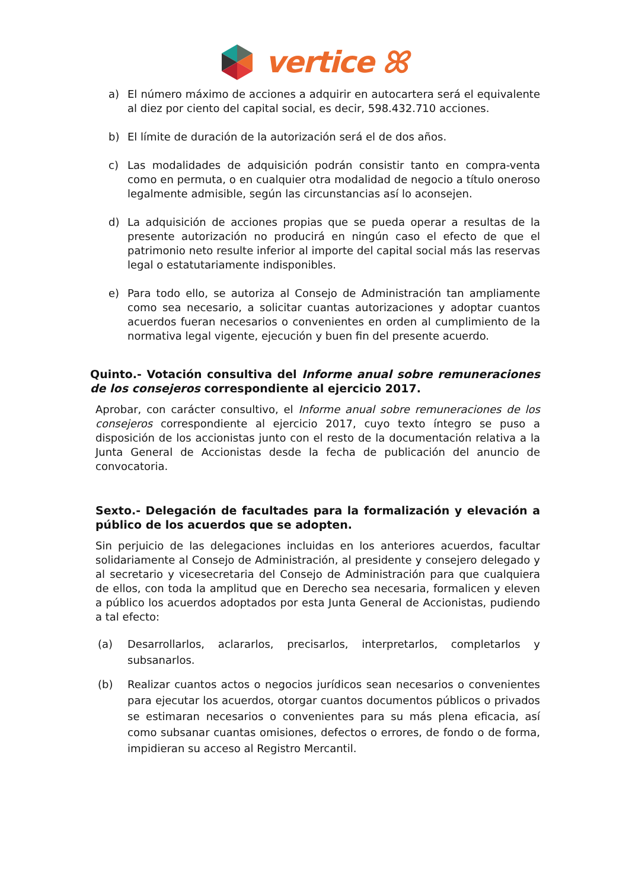vertice ꕤ
a) El número máximo de acciones a adquirir en autocartera será el equivalente al diez por ciento del capital social, es decir, 598.432.710 acciones.
b) El límite de duración de la autorización será el de dos años.
c) Las modalidades de adquisición podrán consistir tanto en compra-venta como en permuta, o en cualquier otra modalidad de negocio a título oneroso legalmente admisible, según las circunstancias así lo aconsejen.
d) La adquisición de acciones propias que se pueda operar a resultas de la presente autorización no producirá en ningún caso el efecto de que el patrimonio neto resulte inferior al importe del capital social más las reservas legal o estatutariamente indisponibles.
e) Para todo ello, se autoriza al Consejo de Administración tan ampliamente como sea necesario, a solicitar cuantas autorizaciones y adoptar cuantos acuerdos fueran necesarios o convenientes en orden al cumplimiento de la normativa legal vigente, ejecución y buen fin del presente acuerdo.
Quinto.- Votación consultiva del Informe anual sobre remuneraciones de los consejeros correspondiente al ejercicio 2017.
Aprobar, con carácter consultivo, el Informe anual sobre remuneraciones de los consejeros correspondiente al ejercicio 2017, cuyo texto íntegro se puso a disposición de los accionistas junto con el resto de la documentación relativa a la Junta General de Accionistas desde la fecha de publicación del anuncio de convocatoria.
Sexto.- Delegación de facultades para la formalización y elevación a público de los acuerdos que se adopten.
Sin perjuicio de las delegaciones incluidas en los anteriores acuerdos, facultar solidariamente al Consejo de Administración, al presidente y consejero delegado y al secretario y vicesecretaria del Consejo de Administración para que cualquiera de ellos, con toda la amplitud que en Derecho sea necesaria, formalicen y eleven a público los acuerdos adoptados por esta Junta General de Accionistas, pudiendo a tal efecto:
(a) Desarrollarlos, aclararlos, precisarlos, interpretarlos, completarlos y subsanarlos.
(b) Realizar cuantos actos o negocios jurídicos sean necesarios o convenientes para ejecutar los acuerdos, otorgar cuantos documentos públicos o privados se estimaran necesarios o convenientes para su más plena eficacia, así como subsanar cuantas omisiones, defectos o errores, de fondo o de forma, impidieran su acceso al Registro Mercantil.